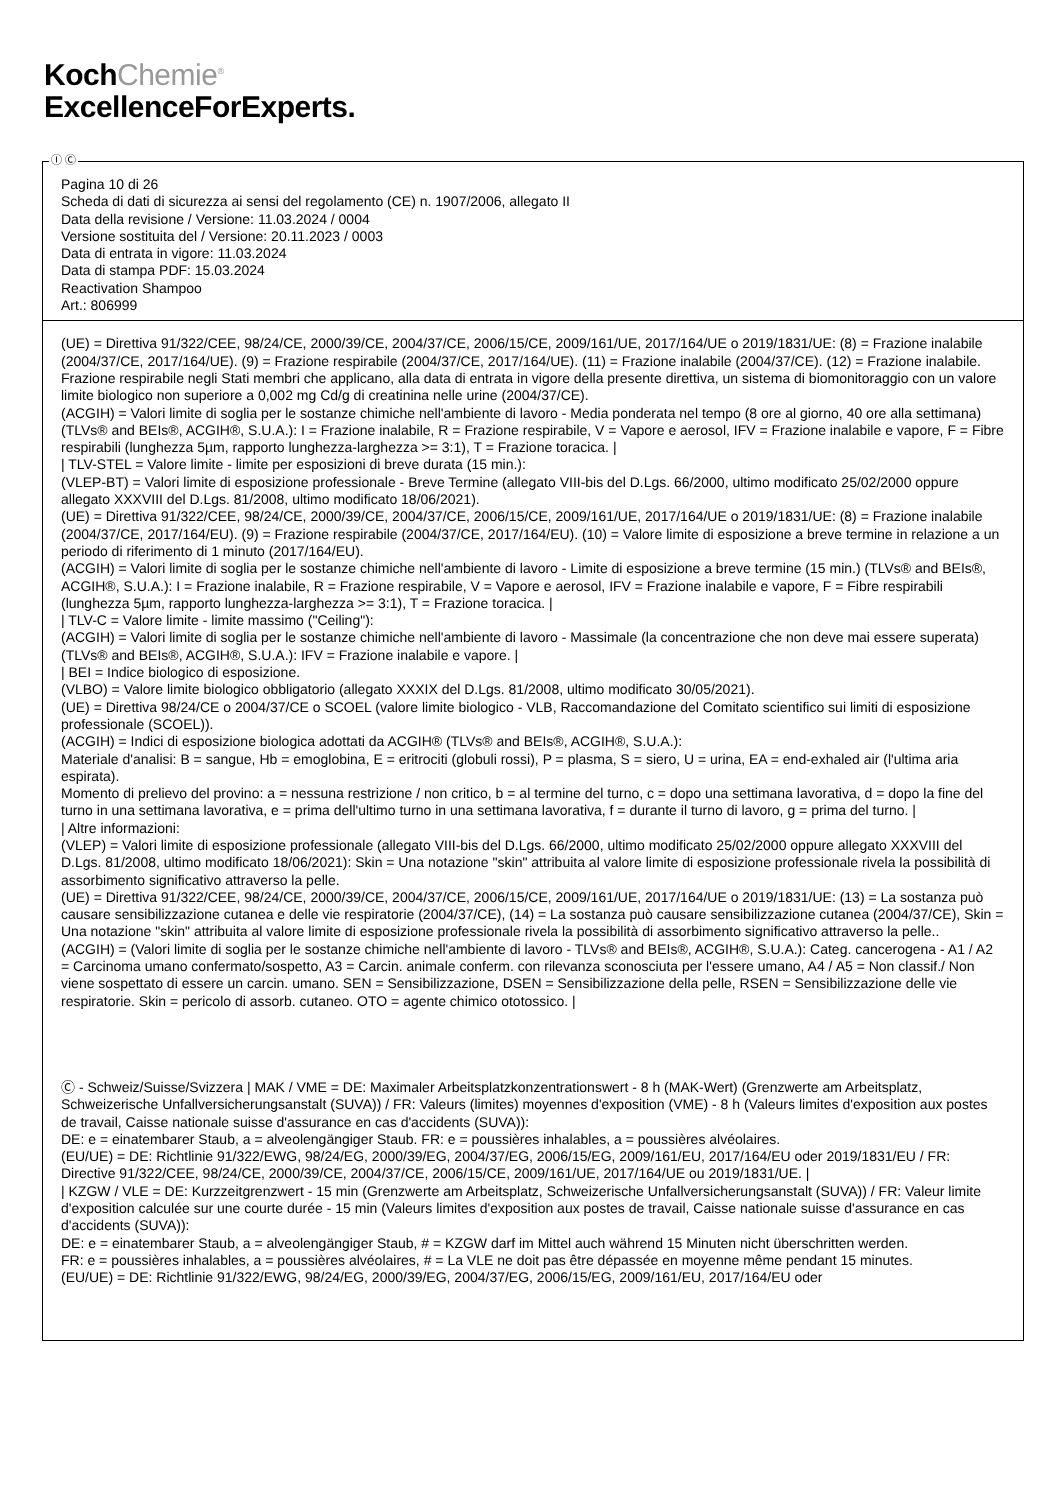KochChemie<sup>®</sup>
ExcellenceForExperts.
Ⓘ Ⓒ
Pagina 10 di 26
Scheda di dati di sicurezza ai sensi del regolamento (CE) n. 1907/2006, allegato II
Data della revisione / Versione: 11.03.2024 / 0004
Versione sostituita del / Versione: 20.11.2023 / 0003
Data di entrata in vigore: 11.03.2024
Data di stampa PDF: 15.03.2024
Reactivation Shampoo
Art.: 806999
(UE) = Direttiva 91/322/CEE, 98/24/CE, 2000/39/CE, 2004/37/CE, 2006/15/CE, 2009/161/UE, 2017/164/UE o 2019/1831/UE: (8) = Frazione inalabile (2004/37/CE, 2017/164/UE). (9) = Frazione respirabile (2004/37/CE, 2017/164/UE). (11) = Frazione inalabile (2004/37/CE). (12) = Frazione inalabile. Frazione respirabile negli Stati membri che applicano, alla data di entrata in vigore della presente direttiva, un sistema di biomonitoraggio con un valore limite biologico non superiore a 0,002 mg Cd/g di creatinina nelle urine (2004/37/CE).
(ACGIH) = Valori limite di soglia per le sostanze chimiche nell'ambiente di lavoro - Media ponderata nel tempo (8 ore al giorno, 40 ore alla settimana) (TLVs® and BEIs®, ACGIH®, S.U.A.): I = Frazione inalabile, R = Frazione respirabile, V = Vapore e aerosol, IFV = Frazione inalabile e vapore, F = Fibre respirabili (lunghezza 5µm, rapporto lunghezza-larghezza >= 3:1), T = Frazione toracica. |
| TLV-STEL = Valore limite - limite per esposizioni di breve durata (15 min.):
(VLEP-BT) = Valori limite di esposizione professionale - Breve Termine (allegato VIII-bis del D.Lgs. 66/2000, ultimo modificato 25/02/2000 oppure allegato XXXVIII del D.Lgs. 81/2008, ultimo modificato 18/06/2021).
(UE) = Direttiva 91/322/CEE, 98/24/CE, 2000/39/CE, 2004/37/CE, 2006/15/CE, 2009/161/UE, 2017/164/UE o 2019/1831/UE: (8) = Frazione inalabile (2004/37/CE, 2017/164/EU). (9) = Frazione respirabile (2004/37/CE, 2017/164/EU). (10) = Valore limite di esposizione a breve termine in relazione a un periodo di riferimento di 1 minuto (2017/164/EU).
(ACGIH) = Valori limite di soglia per le sostanze chimiche nell'ambiente di lavoro - Limite di esposizione a breve termine (15 min.) (TLVs® and BEIs®, ACGIH®, S.U.A.): I = Frazione inalabile, R = Frazione respirabile, V = Vapore e aerosol, IFV = Frazione inalabile e vapore, F = Fibre respirabili (lunghezza 5µm, rapporto lunghezza-larghezza >= 3:1), T = Frazione toracica. |
| TLV-C = Valore limite - limite massimo ("Ceiling"):
(ACGIH) = Valori limite di soglia per le sostanze chimiche nell'ambiente di lavoro - Massimale (la concentrazione che non deve mai essere superata) (TLVs® and BEIs®, ACGIH®, S.U.A.): IFV = Frazione inalabile e vapore. |
| BEI = Indice biologico di esposizione.
(VLBO) = Valore limite biologico obbligatorio (allegato XXXIX del D.Lgs. 81/2008, ultimo modificato 30/05/2021).
(UE) = Direttiva 98/24/CE o 2004/37/CE o SCOEL (valore limite biologico - VLB, Raccomandazione del Comitato scientifico sui limiti di esposizione professionale (SCOEL)).
(ACGIH) = Indici di esposizione biologica adottati da ACGIH® (TLVs® and BEIs®, ACGIH®, S.U.A.):
Materiale d'analisi: B = sangue, Hb = emoglobina, E = eritrociti (globuli rossi), P = plasma, S = siero, U = urina, EA = end-exhaled air (l'ultima aria espirata).
Momento di prelievo del provino: a = nessuna restrizione / non critico, b = al termine del turno, c = dopo una settimana lavorativa, d = dopo la fine del turno in una settimana lavorativa, e = prima dell'ultimo turno in una settimana lavorativa, f = durante il turno di lavoro, g = prima del turno. |
| Altre informazioni:
(VLEP) = Valori limite di esposizione professionale (allegato VIII-bis del D.Lgs. 66/2000, ultimo modificato 25/02/2000 oppure allegato XXXVIII del D.Lgs. 81/2008, ultimo modificato 18/06/2021): Skin = Una notazione "skin" attribuita al valore limite di esposizione professionale rivela la possibilità di assorbimento significativo attraverso la pelle.
(UE) = Direttiva 91/322/CEE, 98/24/CE, 2000/39/CE, 2004/37/CE, 2006/15/CE, 2009/161/UE, 2017/164/UE o 2019/1831/UE: (13) = La sostanza può causare sensibilizzazione cutanea e delle vie respiratorie (2004/37/CE), (14) = La sostanza può causare sensibilizzazione cutanea (2004/37/CE), Skin = Una notazione "skin" attribuita al valore limite di esposizione professionale rivela la possibilità di assorbimento significativo attraverso la pelle..
(ACGIH) = (Valori limite di soglia per le sostanze chimiche nell'ambiente di lavoro - TLVs® and BEIs®, ACGIH®, S.U.A.): Categ. cancerogena - A1 / A2 = Carcinoma umano confermato/sospetto, A3 = Carcin. animale conferm. con rilevanza sconosciuta per l'essere umano, A4 / A5 = Non classif./ Non viene sospettato di essere un carcin. umano. SEN = Sensibilizzazione, DSEN = Sensibilizzazione della pelle, RSEN = Sensibilizzazione delle vie respiratorie. Skin = pericolo di assorb. cutaneo. OTO = agente chimico ototossico. |
Ⓒ - Schweiz/Suisse/Svizzera | MAK / VME = DE: Maximaler Arbeitsplatzkonzentrationswert - 8 h (MAK-Wert) (Grenzwerte am Arbeitsplatz, Schweizerische Unfallversicherungsanstalt (SUVA)) / FR: Valeurs (limites) moyennes d'exposition (VME) - 8 h (Valeurs limites d'exposition aux postes de travail, Caisse nationale suisse d'assurance en cas d'accidents (SUVA)):
DE: e = einatembarer Staub, a = alveolengängiger Staub. FR: e = poussières inhalables, a = poussières alvéolaires.
(EU/UE) = DE: Richtlinie 91/322/EWG, 98/24/EG, 2000/39/EG, 2004/37/EG, 2006/15/EG, 2009/161/EU, 2017/164/EU oder 2019/1831/EU / FR: Directive 91/322/CEE, 98/24/CE, 2000/39/CE, 2004/37/CE, 2006/15/CE, 2009/161/UE, 2017/164/UE ou 2019/1831/UE. |
| KZGW / VLE = DE: Kurzzeitgrenzwert - 15 min (Grenzwerte am Arbeitsplatz, Schweizerische Unfallversicherungsanstalt (SUVA)) / FR: Valeur limite d'exposition calculée sur une courte durée - 15 min (Valeurs limites d'exposition aux postes de travail, Caisse nationale suisse d'assurance en cas d'accidents (SUVA)):
DE: e = einatembarer Staub, a = alveolengängiger Staub, # = KZGW darf im Mittel auch während 15 Minuten nicht überschritten werden.
FR: e = poussières inhalables, a = poussières alvéolaires, # = La VLE ne doit pas être dépassée en moyenne même pendant 15 minutes.
(EU/UE) = DE: Richtlinie 91/322/EWG, 98/24/EG, 2000/39/EG, 2004/37/EG, 2006/15/EG, 2009/161/EU, 2017/164/EU oder